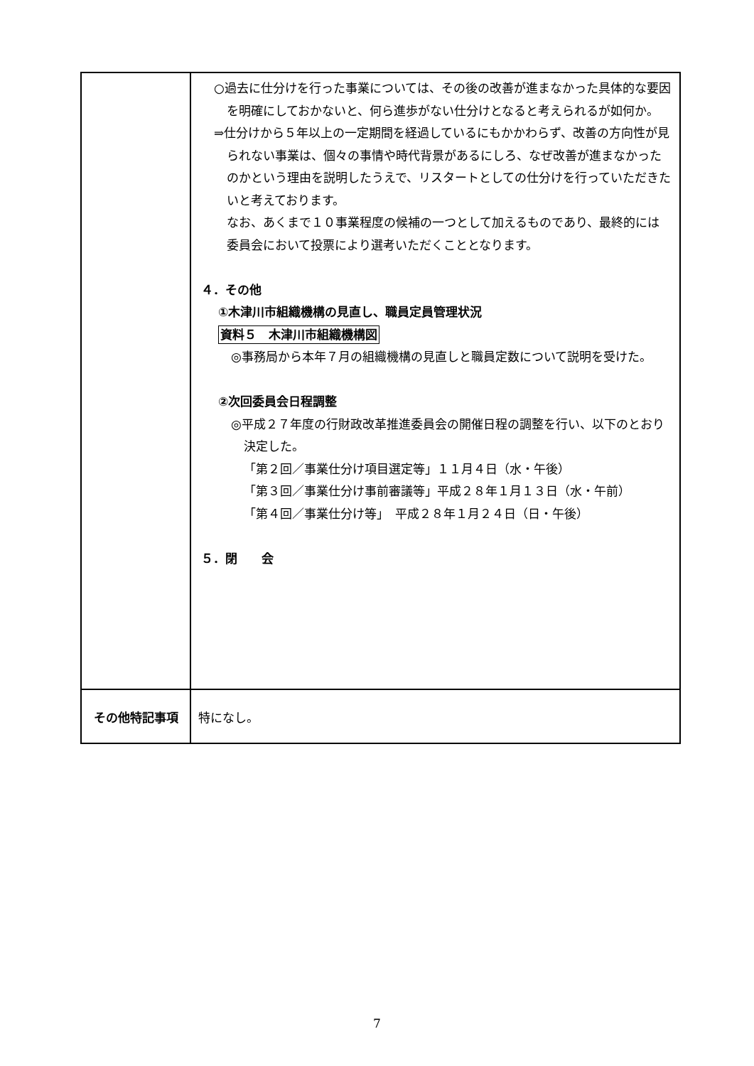| | ○過去に仕分けを行った事業については、その後の改善が進まなかった具体的な要因を明確にしておかないと、何ら進歩がない仕分けとなると考えられるが如何か。 ⇒仕分けから５年以上の一定期間を経過しているにもかかわらず、改善の方向性が見られない事業は、個々の事情や時代背景があるにしろ、なぜ改善が進まなかったのかという理由を説明したうえで、リスタートとしての仕分けを行っていただきたいと考えております。 なお、あくまで１０事業程度の候補の一つとして加えるものであり、最終的には委員会において投票により選考いただくこととなります。 ４．その他 ①木津川市組織機構の見直し、職員定員管理状況 資料５ 木津川市組織機構図 ◎事務局から本年７月の組織機構の見直しと職員定数について説明を受けた。 ②次回委員会日程調整 ◎平成２７年度の行財政改革推進委員会の開催日程の調整を行い、以下のとおり決定した。 「第２回／事業仕分け項目選定等」１１月４日（水・午後） 「第３回／事業仕分け事前審議等」平成２８年１月１３日（水・午前） 「第４回／事業仕分け等」 平成２８年１月２４日（日・午後） ５．閉 会 |
| その他特記事項 | 特になし。 |
7